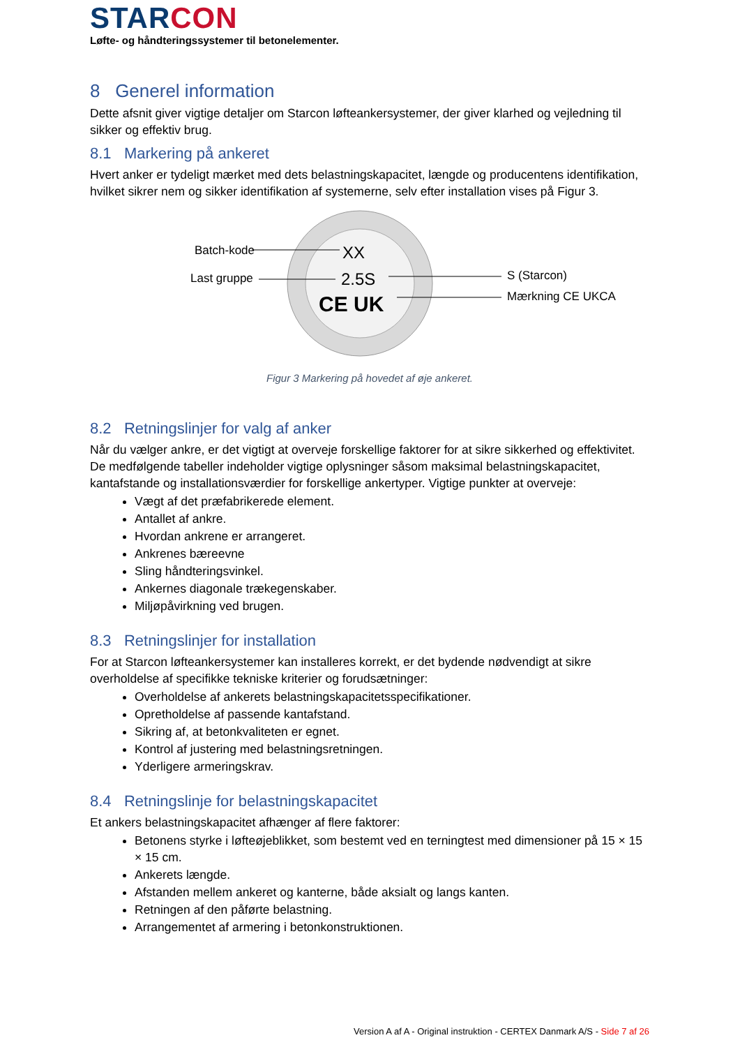STARCON
Løfte- og håndteringssystemer til betonelementer.
8 Generel information
Dette afsnit giver vigtige detaljer om Starcon løfteankersystemer, der giver klarhed og vejledning til sikker og effektiv brug.
8.1 Markering på ankeret
Hvert anker er tydeligt mærket med dets belastningskapacitet, længde og producentens identifikation, hvilket sikrer nem og sikker identifikation af systemerne, selv efter installation vises på Figur 3.
XX
2.5S
CE UK
Batch-kode
Last gruppe
S (Starcon)
Mærkning CE UKCA
Figur 3 Markering på hovedet af øje ankeret.
8.2 Retningslinjer for valg af anker
Når du vælger ankre, er det vigtigt at overveje forskellige faktorer for at sikre sikkerhed og effektivitet. De medfølgende tabeller indeholder vigtige oplysninger såsom maksimal belastningskapacitet, kantafstande og installationsværdier for forskellige ankertyper. Vigtige punkter at overveje:
Vægt af det præfabrikerede element.
Antallet af ankre.
Hvordan ankrene er arrangeret.
Ankrenes bæreevne
Sling håndteringsvinkel.
Ankernes diagonale trækegenskaber.
Miljøpåvirkning ved brugen.
8.3 Retningslinjer for installation
For at Starcon løfteankersystemer kan installeres korrekt, er det bydende nødvendigt at sikre overholdelse af specifikke tekniske kriterier og forudsætninger:
Overholdelse af ankerets belastningskapacitetsspecifikationer.
Opretholdelse af passende kantafstand.
Sikring af, at betonkvaliteten er egnet.
Kontrol af justering med belastningsretningen.
Yderligere armeringskrav.
8.4 Retningslinje for belastningskapacitet
Et ankers belastningskapacitet afhænger af flere faktorer:
Betonens styrke i løfteøjeblikket, som bestemt ved en terningtest med dimensioner på 15 × 15 × 15 cm.
Ankerets længde.
Afstanden mellem ankeret og kanterne, både aksialt og langs kanten.
Retningen af den påførte belastning.
Arrangementet af armering i betonkonstruktionen.
Version A af A - Original instruktion - CERTEX Danmark A/S - Side 7 af 26